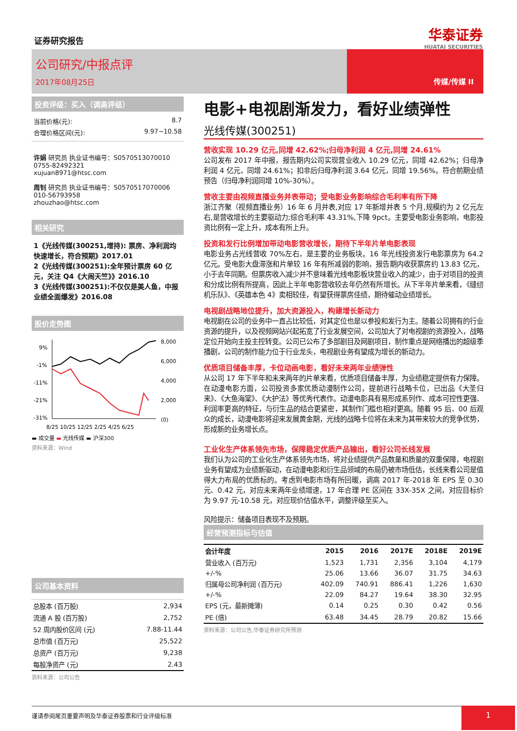证券研究报告 华泰证券
HUATAI SECURITIES
公司研究/中报点评
2017年08月25日 传媒/传媒 II
投资评级：买入（调高评级）
当前价格(元): 8.7
合理价格区间(元): 9.97~10.58
许娟 研究员 执业证书编号：S0570513070010
0755-82492321
xujuan8971@htsc.com
周钊 研究员 执业证书编号：S0570517070006
010-56793958
zhouzhao@htsc.com
相关研究
1《光线传媒(300251,增持): 票房、净利润均快速增长，符合预期》2017.01
2《光线传媒(300251):全年预计票房 60 亿元，关注 Q4《大闹天竺》》2016.10
3《光线传媒(300251):不仅仅是美人鱼，中报业绩全面爆发》2016.08
股价走势图
9%
-1%
-11%
-21%
-31%
8,000
6,000
4,000
2,000
(0)
8/25 10/25 12/25 2/25 4/25 6/25
▬ 成交量 ▬ 光线传媒 ▬ 沪深300
资料来源：Wind
公司基本资料
| 总股本 (百万股) | 2,934 |
| 流通 A 股 (百万股) | 2,752 |
| 52 周内股价区间 (元) | 7.88-11.44 |
| 总市值 (百万元) | 25,522 |
| 总资产 (百万元) | 9,238 |
| 每股净资产 (元) | 2.43 |
资料来源：公司公告
电影+电视剧渐发力，看好业绩弹性
光线传媒(300251)
营收实现 10.29 亿元,同增 42.62%;归母净利润 4 亿元,同增 24.61%
公司发布 2017 年中报，报告期内公司实现营业收入 10.29 亿元，同增 42.62%；归母净利润 4 亿元，同增 24.61%；扣非后归母净利润 3.64 亿元，同增 19.56%。符合前期业绩预告（归母净利润同增 10%-30%）。
营收主要由视频直播业务并表带动；受电影业务影响综合毛利率有所下降
浙江齐聚（视频直播业务）16 年 6 月并表,对应 17 年新增并表 5 个月,规模约为 2 亿元左右,是营收增长的主要驱动力;综合毛利率 43.31%,下降 9pct。主要受电影业务影响，电影投资比例有一定上升，成本有所上升。
投资和发行比例增加带动电影营收增长，期待下半年片单电影表现
电影业务占光线营收 70%左右，是主要的业务板块。16 年光线投资发行电影票房为 64.2 亿元。受电影大盘滞涨和片单较 16 年有所减弱的影响，报告期内收获票房约 13.83 亿元，小于去年同期。但票房收入减少并不意味着光线电影板块营业收入的减少，由于对项目的投资和分成比例有所提高，因此上半年电影营收较去年仍然有所增长。从下半年片单来看，《缝纫机乐队》、《英雄本色 4》卖相较佳，有望获得票房佳绩，期待催动业绩增长。
电视剧战略地位提升，加大资源投入，构建增长新动力
电视剧在公司的业务中一直占比较低，对其定位也是以参投和发行为主。随着公司拥有的行业资源的提升，以及视频网站兴起拓宽了行业发展空间，公司加大了对电视剧的资源投入，战略定位开始向主投主控转变。公司已公布了多部剧目及网剧项目，制作重点是网络播出的超级季播剧，公司的制作能力位于行业龙头，电视剧业务有望成为增长的新动力。
优质项目储备丰厚，卡位动画电影，看好未来两年业绩弹性
从公司 17 年下半年和未来两年的片单来看，优质项目储备丰厚，为业绩稳定提供有力保障。在动漫电影方面，公司投资多家优质动漫制作公司，提前进行战略卡位，已出品《大圣归来》、《大鱼海棠》、《大护法》等优秀代表作。动漫电影具有易形成系列作、成本可控性更强、利润率更高的特征，与衍生品的结合更紧密，其制作门槛也相对更高。随着 95 后、00 后观众的成长，动漫电影将迎来发展黄金期，光线的战略卡位将在未来为其带来较大的竞争优势，形成新的业务增长点。
工业化生产体系领先市场，保障稳定优质产品输出，看好公司长线发展
我们认为公司的工业化生产体系领先市场，将对业绩提供产品数量和质量的双重保障，电视剧业务有望成为业绩新驱动，在动漫电影和衍生品领域的布局仍被市场低估，长线来看公司是值得大力布局的优质标的。考虑到电影市场有所回暖，调高 2017 年-2018 年 EPS 至 0.30 元、0.42 元，对应未来两年业绩增速，17 年合理 PE 区间在 33X-35X 之间，对应目标价为 9.97 元-10.58 元，对应现价估值水平，调整评级至买入。
风险提示：储备项目表现不及预期。
经营预测指标与估值
| 会计年度 | 2015 | 2016 | 2017E | 2018E | 2019E |
| --- | --- | --- | --- | --- | --- |
| 营业收入 (百万元) | 1,523 | 1,731 | 2,356 | 3,104 | 4,179 |
| +/-% | 25.06 | 13.66 | 36.07 | 31.75 | 34.63 |
| 归属母公司净利润 (百万元) | 402.09 | 740.91 | 886.41 | 1,226 | 1,630 |
| +/-% | 22.09 | 84.27 | 19.64 | 38.30 | 32.95 |
| EPS (元，最新摊薄) | 0.14 | 0.25 | 0.30 | 0.42 | 0.56 |
| PE (倍) | 63.48 | 34.45 | 28.79 | 20.82 | 15.66 |
资料来源：公司公告,华泰证券研究所预测
谨请参阅尾页重要声明及华泰证券股票和行业评级标准
1